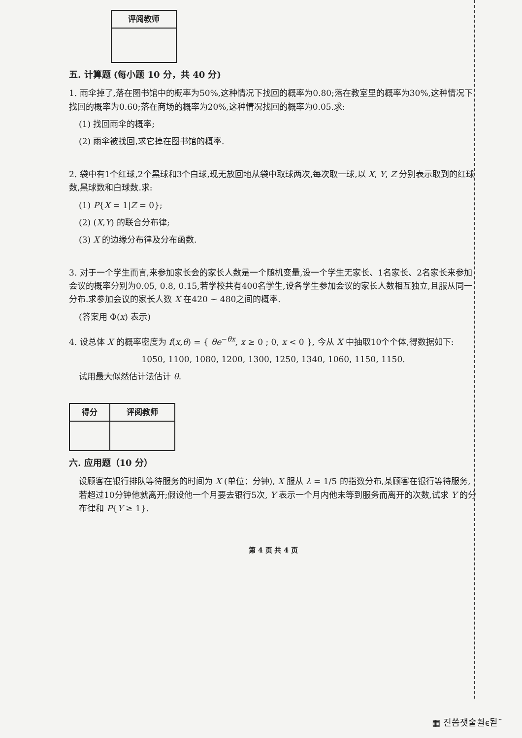| 评阅教师 |
| --- |
五. 计算题 (每小题 10 分，共 40 分)
1. 雨伞掉了,落在图书馆中的概率为50%,这种情况下找回的概率为0.80;落在教室里的概率为30%,这种情况下找回的概率为0.60;落在商场的概率为20%,这种情况找回的概率为0.05.求:
(1) 找回雨伞的概率;
(2) 雨伞被找回,求它掉在图书馆的概率.
2. 袋中有1个红球,2个黑球和3个白球,现无放回地从袋中取球两次,每次取一球,以 X, Y, Z 分别表示取到的红球数,黑球数和白球数.求:
(1) P{X = 1|Z = 0};
(2) (X,Y) 的联合分布律;
(3) X 的边缘分布律及分布函数.
3. 对于一个学生而言,来参加家长会的家长人数是一个随机变量,设一个学生无家长、1名家长、2名家长来参加会议的概率分别为0.05, 0.8, 0.15,若学校共有400名学生,设各学生参加会议的家长人数相互独立,且服从同一分布.求参加会议的家长人数 X 在420 ~ 480之间的概率.
(答案用 Φ(x) 表示)
4. 设总体 X 的概率密度为 f(x,θ) = { θe<sup>−θx</sup>, x ≥ 0 ; 0, x < 0 }, 今从 X 中抽取10个个体,得数据如下:
1050, 1100, 1080, 1200, 1300, 1250, 1340, 1060, 1150, 1150.
试用最大似然估计法估计 θ.
| 得分 | 评阅教师 |
| --- | --- |
六. 应用题（10 分）
设顾客在银行排队等待服务的时间为 X (单位：分钟), X 服从 λ = 1/5 的指数分布,某顾客在银行等待服务,若超过10分钟他就离开;假设他一个月要去银行5次, Y 表示一个月内他未等到服务而离开的次数,试求 Y 的分布律和 P{Y ≥ 1}.
第 4 页 共 4 页
▦ 진씀잿술췰ⲉ됱¨